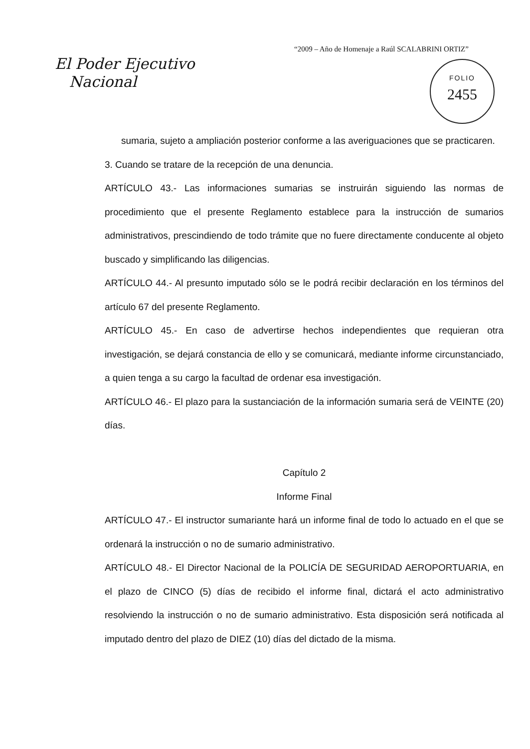“2009 – Año de Homenaje a Raúl SCALABRINI ORTIZ”
El Poder Ejecutivo
Nacional
FOLIO
2455
sumaria, sujeto a ampliación posterior conforme a las averiguaciones que se practicaren.
3. Cuando se tratare de la recepción de una denuncia.
ARTÍCULO 43.- Las informaciones sumarias se instruirán siguiendo las normas de procedimiento que el presente Reglamento establece para la instrucción de sumarios administrativos, prescindiendo de todo trámite que no fuere directamente conducente al objeto buscado y simplificando las diligencias.
ARTÍCULO 44.- Al presunto imputado sólo se le podrá recibir declaración en los términos del artículo 67 del presente Reglamento.
ARTÍCULO 45.- En caso de advertirse hechos independientes que requieran otra investigación, se dejará constancia de ello y se comunicará, mediante informe circunstanciado, a quien tenga a su cargo la facultad de ordenar esa investigación.
ARTÍCULO 46.- El plazo para la sustanciación de la información sumaria será de VEINTE (20) días.
Capítulo 2
Informe Final
ARTÍCULO 47.- El instructor sumariante hará un informe final de todo lo actuado en el que se ordenará la instrucción o no de sumario administrativo.
ARTÍCULO 48.- El Director Nacional de la POLICÍA DE SEGURIDAD AEROPORTUARIA, en el plazo de CINCO (5) días de recibido el informe final, dictará el acto administrativo resolviendo la instrucción o no de sumario administrativo. Esta disposición será notificada al imputado dentro del plazo de DIEZ (10) días del dictado de la misma.